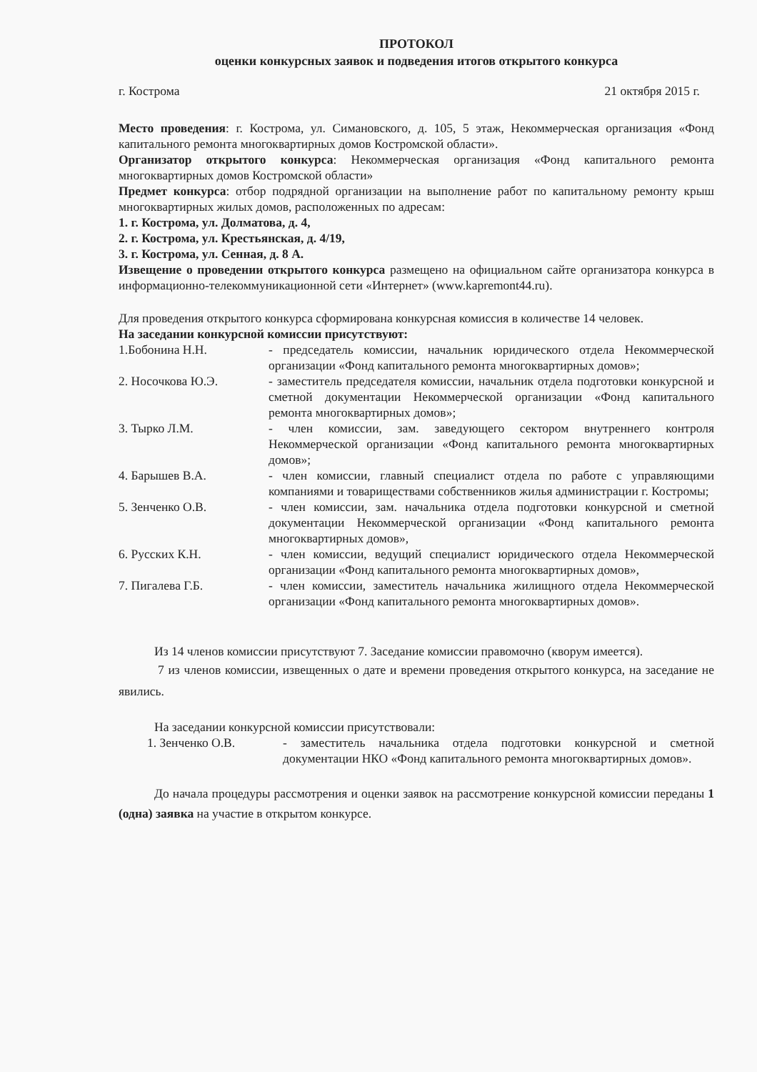ПРОТОКОЛ
оценки конкурсных заявок и подведения итогов открытого конкурса
г. Кострома 21 октября 2015 г.
Место проведения: г. Кострома, ул. Симановского, д. 105, 5 этаж, Некоммерческая организация «Фонд капитального ремонта многоквартирных домов Костромской области».
Организатор открытого конкурса: Некоммерческая организация «Фонд капитального ремонта многоквартирных домов Костромской области»
Предмет конкурса: отбор подрядной организации на выполнение работ по капитальному ремонту крыш многоквартирных жилых домов, расположенных по адресам:
1. г. Кострома, ул. Долматова, д. 4,
2. г. Кострома, ул. Крестьянская, д. 4/19,
3. г. Кострома, ул. Сенная, д. 8 А.
Извещение о проведении открытого конкурса размещено на официальном сайте организатора конкурса в информационно-телекоммуникационной сети «Интернет» (www.kapremont44.ru).
Для проведения открытого конкурса сформирована конкурсная комиссия в количестве 14 человек.
На заседании конкурсной комиссии присутствуют:
1.Бобонина Н.Н. - председатель комиссии, начальник юридического отдела Некоммерческой организации «Фонд капитального ремонта многоквартирных домов»;
2. Носочкова Ю.Э. - заместитель председателя комиссии, начальник отдела подготовки конкурсной и сметной документации Некоммерческой организации «Фонд капитального ремонта многоквартирных домов»;
3. Тырко Л.М. - член комиссии, зам. заведующего сектором внутреннего контроля Некоммерческой организации «Фонд капитального ремонта многоквартирных домов»;
4. Барышев В.А. - член комиссии, главный специалист отдела по работе с управляющими компаниями и товариществами собственников жилья администрации г. Костромы;
5. Зенченко О.В. - член комиссии, зам. начальника отдела подготовки конкурсной и сметной документации Некоммерческой организации «Фонд капитального ремонта многоквартирных домов»,
6. Русских К.Н. - член комиссии, ведущий специалист юридического отдела Некоммерческой организации «Фонд капитального ремонта многоквартирных домов»,
7. Пигалева Г.Б. - член комиссии, заместитель начальника жилищного отдела Некоммерческой организации «Фонд капитального ремонта многоквартирных домов».
Из 14 членов комиссии присутствуют 7. Заседание комиссии правомочно (кворум имеется).
7 из членов комиссии, извещенных о дате и времени проведения открытого конкурса, на заседание не явились.
На заседании конкурсной комиссии присутствовали:
1. Зенченко О.В. - заместитель начальника отдела подготовки конкурсной и сметной документации НКО «Фонд капитального ремонта многоквартирных домов».
До начала процедуры рассмотрения и оценки заявок на рассмотрение конкурсной комиссии переданы 1 (одна) заявка на участие в открытом конкурсе.